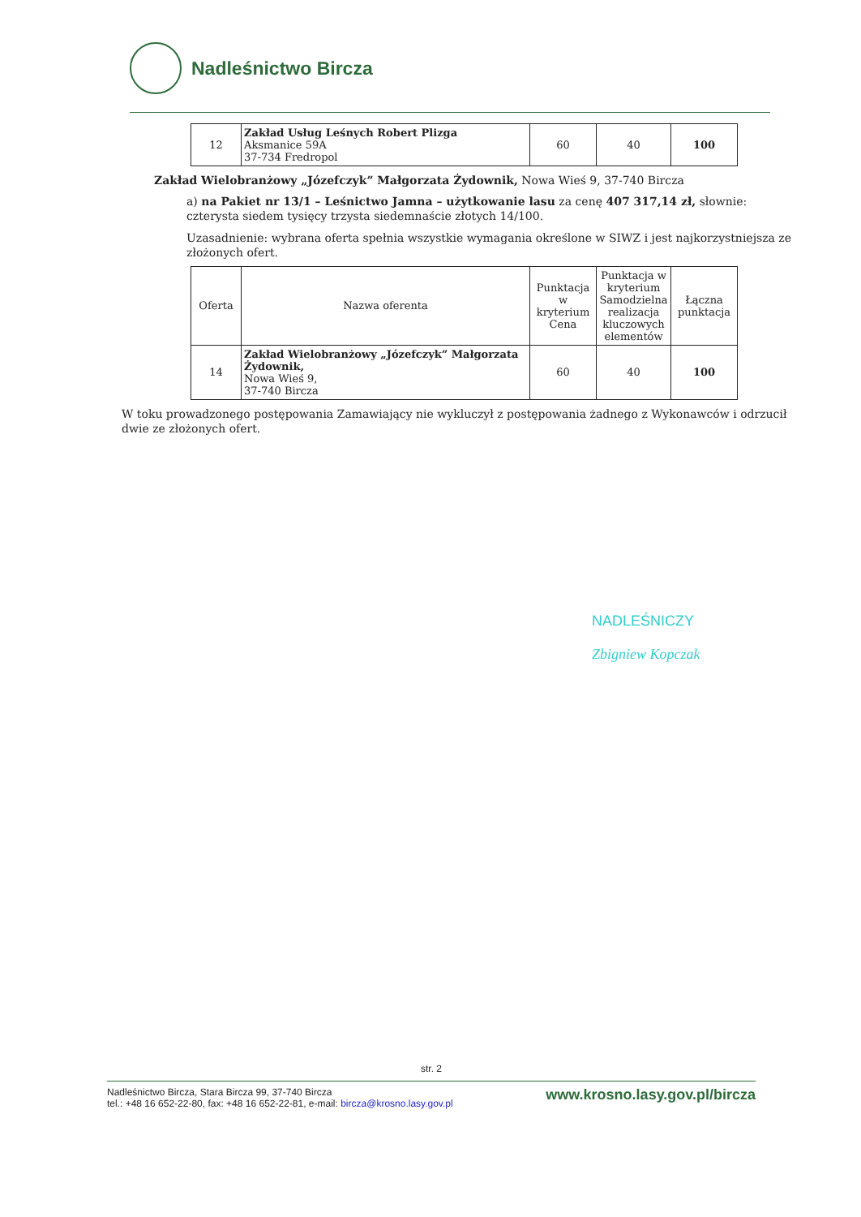Nadleśnictwo Bircza
| 12 | Zakład Usług Leśnych Robert Plizga Aksmanice 59A 37-734 Fredropol | 60 | 40 | 100 |
Zakład Wielobranżowy „Józefczyk” Małgorzata Żydownik, Nowa Wieś 9, 37-740 Bircza
a) na Pakiet nr 13/1 – Leśnictwo Jamna – użytkowanie lasu za cenę 407 317,14 zł, słownie: czterysta siedem tysięcy trzysta siedemnaście złotych 14/100.
Uzasadnienie: wybrana oferta spełnia wszystkie wymagania określone w SIWZ i jest najkorzystniejsza ze złożonych ofert.
| Oferta | Nazwa oferenta | Punktacja w kryterium Cena | Punktacja w kryterium Samodzielna realizacja kluczowych elementów | Łączna punktacja |
| --- | --- | --- | --- | --- |
| 14 | Zakład Wielobranżowy „Józefczyk” Małgorzata Żydownik, Nowa Wieś 9, 37-740 Bircza | 60 | 40 | 100 |
W toku prowadzonego postępowania Zamawiający nie wykluczył z postępowania żadnego z Wykonawców i odrzucił dwie ze złożonych ofert.
NADLEŚNICZY
Zbigniew Kopczak
str. 2
www.krosno.lasy.gov.pl/bircza Nadleśnictwo Bircza, Stara Bircza 99, 37-740 Bircza
tel.: +48 16 652-22-80, fax: +48 16 652-22-81, e-mail: bircza@krosno.lasy.gov.pl